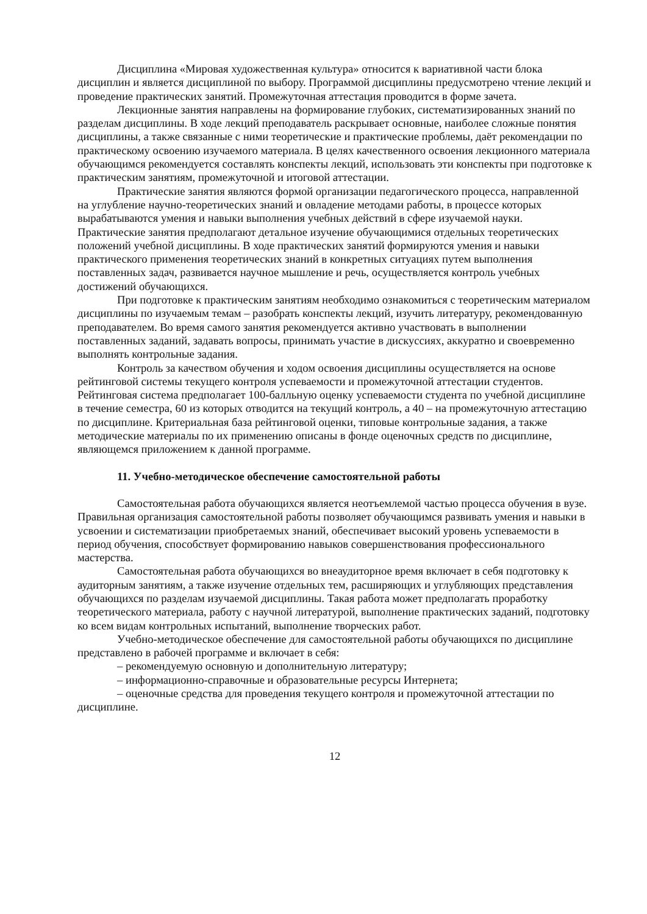Дисциплина «Мировая художественная культура» относится к вариативной части блока дисциплин и является дисциплиной по выбору. Программой дисциплины предусмотрено чтение лекций и проведение практических занятий. Промежуточная аттестация проводится в форме зачета.
Лекционные занятия направлены на формирование глубоких, систематизированных знаний по разделам дисциплины. В ходе лекций преподаватель раскрывает основные, наиболее сложные понятия дисциплины, а также связанные с ними теоретические и практические проблемы, даёт рекомендации по практическому освоению изучаемого материала. В целях качественного освоения лекционного материала обучающимся рекомендуется составлять конспекты лекций, использовать эти конспекты при подготовке к практическим занятиям, промежуточной и итоговой аттестации.
Практические занятия являются формой организации педагогического процесса, направленной на углубление научно-теоретических знаний и овладение методами работы, в процессе которых вырабатываются умения и навыки выполнения учебных действий в сфере изучаемой науки. Практические занятия предполагают детальное изучение обучающимися отдельных теоретических положений учебной дисциплины. В ходе практических занятий формируются умения и навыки практического применения теоретических знаний в конкретных ситуациях путем выполнения поставленных задач, развивается научное мышление и речь, осуществляется контроль учебных достижений обучающихся.
При подготовке к практическим занятиям необходимо ознакомиться с теоретическим материалом дисциплины по изучаемым темам – разобрать конспекты лекций, изучить литературу, рекомендованную преподавателем. Во время самого занятия рекомендуется активно участвовать в выполнении поставленных заданий, задавать вопросы, принимать участие в дискуссиях, аккуратно и своевременно выполнять контрольные задания.
Контроль за качеством обучения и ходом освоения дисциплины осуществляется на основе рейтинговой системы текущего контроля успеваемости и промежуточной аттестации студентов. Рейтинговая система предполагает 100-балльную оценку успеваемости студента по учебной дисциплине в течение семестра, 60 из которых отводится на текущий контроль, а 40 – на промежуточную аттестацию по дисциплине. Критериальная база рейтинговой оценки, типовые контрольные задания, а также методические материалы по их применению описаны в фонде оценочных средств по дисциплине, являющемся приложением к данной программе.
11. Учебно-методическое обеспечение самостоятельной работы
Самостоятельная работа обучающихся является неотъемлемой частью процесса обучения в вузе. Правильная организация самостоятельной работы позволяет обучающимся развивать умения и навыки в усвоении и систематизации приобретаемых знаний, обеспечивает высокий уровень успеваемости в период обучения, способствует формированию навыков совершенствования профессионального мастерства.
Самостоятельная работа обучающихся во внеаудиторное время включает в себя подготовку к аудиторным занятиям, а также изучение отдельных тем, расширяющих и углубляющих представления обучающихся по разделам изучаемой дисциплины. Такая работа может предполагать проработку теоретического материала, работу с научной литературой, выполнение практических заданий, подготовку ко всем видам контрольных испытаний, выполнение творческих работ.
Учебно-методическое обеспечение для самостоятельной работы обучающихся по дисциплине представлено в рабочей программе и включает в себя:
– рекомендуемую основную и дополнительную литературу;
– информационно-справочные и образовательные ресурсы Интернета;
– оценочные средства для проведения текущего контроля и промежуточной аттестации по дисциплине.
12